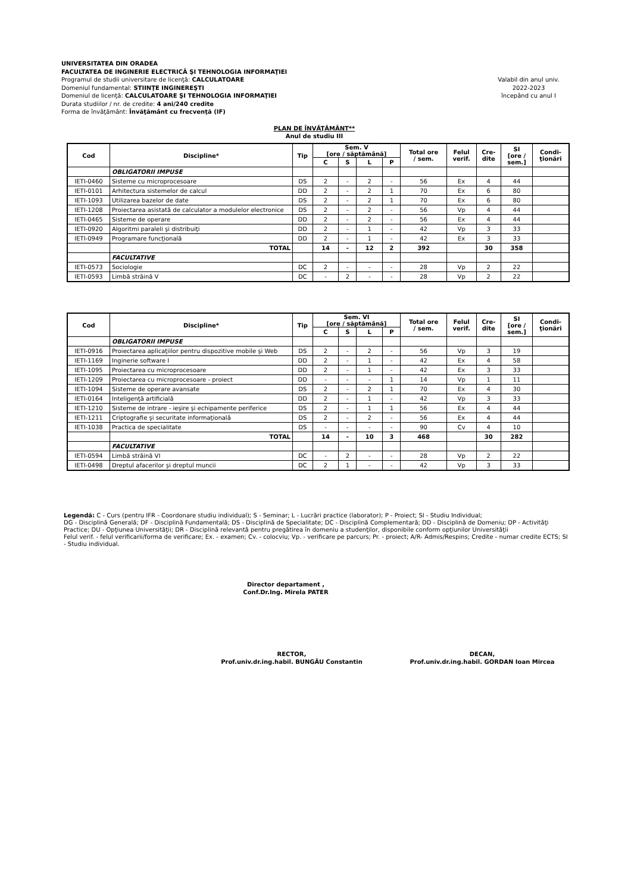UNIVERSITATEA DIN ORADEA
FACULTATEA DE INGINERIE ELECTRICĂ ŞI TEHNOLOGIA INFORMAŢIEI
Programul de studii universitare de licenţă: CALCULATOARE
Domeniul fundamental: STIINŢE INGINEREŞTI
Domeniul de licenţă: CALCULATOARE ŞI TEHNOLOGIA INFORMAŢIEI
Durata studiilor / nr. de credite: 4 ani/240 credite
Forma de învăţământ: Învăţământ cu frecvenţă (IF)
Valabil din anul univ.
2022-2023
începând cu anul I
PLAN DE ÎNVĂŢĂMÂNT**
Anul de studiu III
| Cod | Discipline* | Tip | Sem. V [ore / săptămână] | | | | Total ore / sem. | Felul verif. | Cre- dite | SI [ore / sem.] | Condi- ţionări |
| --- | --- | --- | --- | --- | --- | --- | --- | --- | --- | --- | --- |
| | | | C | S | L | P | | | | | |
| | OBLIGATORII IMPUSE | | | | | | | | | | |
| IETI-0460 | Sisteme cu microprocesoare | DS | 2 | - | 2 | - | 56 | Ex | 4 | 44 | |
| IETI-0101 | Arhitectura sistemelor de calcul | DD | 2 | - | 2 | 1 | 70 | Ex | 6 | 80 | |
| IETI-1093 | Utilizarea bazelor de date | DS | 2 | - | 2 | 1 | 70 | Ex | 6 | 80 | |
| IETI-1208 | Proiectarea asistată de calculator a modulelor electronice | DS | 2 | - | 2 | - | 56 | Vp | 4 | 44 | |
| IETI-0465 | Sisteme de operare | DD | 2 | - | 2 | - | 56 | Ex | 4 | 44 | |
| IETI-0920 | Algoritmi paraleli şi distribuiţi | DD | 2 | - | 1 | - | 42 | Vp | 3 | 33 | |
| IETI-0949 | Programare funcţională | DD | 2 | - | 1 | - | 42 | Ex | 3 | 33 | |
| | TOTAL | | 14 | - | 12 | 2 | 392 | | 30 | 358 | |
| | FACULTATIVE | | | | | | | | | | |
| IETI-0573 | Sociologie | DC | 2 | - | - | - | 28 | Vp | 2 | 22 | |
| IETI-0593 | Limbă străină V | DC | - | 2 | - | - | 28 | Vp | 2 | 22 | |
| Cod | Discipline* | Tip | Sem. VI [ore / săptămână] | | | | Total ore / sem. | Felul verif. | Cre- dite | SI [ore / sem.] | Condi- ţionări |
| --- | --- | --- | --- | --- | --- | --- | --- | --- | --- | --- | --- |
| | | | C | S | L | P | | | | | |
| | OBLIGATORII IMPUSE | | | | | | | | | | |
| IETI-0916 | Proiectarea aplicaţiilor pentru dispozitive mobile şi Web | DS | 2 | - | 2 | - | 56 | Vp | 3 | 19 | |
| IETI-1169 | Inginerie software I | DD | 2 | - | 1 | - | 42 | Ex | 4 | 58 | |
| IETI-1095 | Proiectarea cu microprocesoare | DD | 2 | - | 1 | - | 42 | Ex | 3 | 33 | |
| IETI-1209 | Proiectarea cu microprocesoare - proiect | DD | - | - | - | 1 | 14 | Vp | 1 | 11 | |
| IETI-1094 | Sisteme de operare avansate | DS | 2 | - | 2 | 1 | 70 | Ex | 4 | 30 | |
| IETI-0164 | Inteligenţă artificială | DD | 2 | - | 1 | - | 42 | Vp | 3 | 33 | |
| IETI-1210 | Sisteme de intrare - ieşire şi echipamente periferice | DS | 2 | - | 1 | 1 | 56 | Ex | 4 | 44 | |
| IETI-1211 | Criptografie şi securitate informaţională | DS | 2 | - | 2 | - | 56 | Ex | 4 | 44 | |
| IETI-1038 | Practica de specialitate | DS | - | - | - | - | 90 | Cv | 4 | 10 | |
| | TOTAL | | 14 | - | 10 | 3 | 468 | | 30 | 282 | |
| | FACULTATIVE | | | | | | | | | | |
| IETI-0594 | Limbă străină VI | DC | - | 2 | - | - | 28 | Vp | 2 | 22 | |
| IETI-0498 | Dreptul afacerilor şi dreptul muncii | DC | 2 | 1 | - | - | 42 | Vp | 3 | 33 | |
Legendă: C - Curs (pentru IFR - Coordonare studiu individual); S - Seminar; L - Lucrări practice (laborator); P - Proiect; SI - Studiu Individual;
DG - Disciplină Generală; DF - Disciplină Fundamentală; DS - Disciplină de Specialitate; DC - Disciplină Complementară; DD - Disciplină de Domeniu; DP - Activităţi Practice; DU - Opţiunea Universităţii; DR - Disciplină relevantă pentru pregătirea în domeniu a studenţilor, disponibile conform opţiunilor Universităţii
Felul verif. - felul verificarii/forma de verificare; Ex. - examen; Cv. - colocviu; Vp. - verificare pe parcurs; Pr. - proiect; A/R- Admis/Respins; Credite - numar credite ECTS; SI - Studiu individual.
Director departament ,
Conf.Dr.Ing. Mirela PATER
RECTOR,
Prof.univ.dr.ing.habil. BUNGĂU Constantin
DECAN,
Prof.univ.dr.ing.habil. GORDAN Ioan Mircea